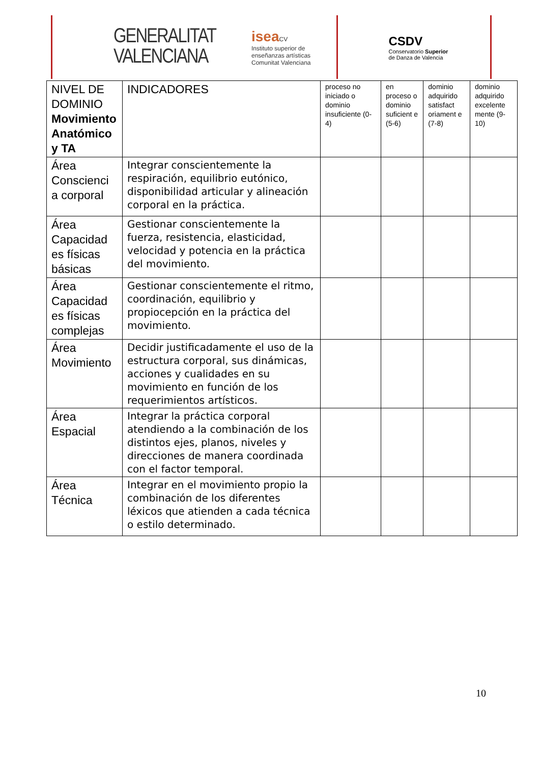GENERALITAT
VALENCIANA
isea CV
Instituto superior de
enseñanzas artísticas
Comunitat Valenciana
CSDV
Conservatorio Superior
de Danza de Valencia
| NIVEL DE DOMINIO Movimiento Anatómico y TA | INDICADORES | proceso no iniciado o dominio insuficiente (0-4) | en proceso o dominio suficient e (5-6) | dominio adquirido satisfact oriament e (7-8) | dominio adquirido excelente mente (9-10) |
| --- | --- | --- | --- | --- | --- |
| Área Conscienci a corporal | Integrar conscientemente la respiración, equilibrio eutónico, disponibilidad articular y alineación corporal en la práctica. | | | | |
| Área Capacidad es físicas básicas | Gestionar conscientemente la fuerza, resistencia, elasticidad, velocidad y potencia en la práctica del movimiento. | | | | |
| Área Capacidad es físicas complejas | Gestionar conscientemente el ritmo, coordinación, equilibrio y propiocepción en la práctica del movimiento. | | | | |
| Área Movimiento | Decidir justificadamente el uso de la estructura corporal, sus dinámicas, acciones y cualidades en su movimiento en función de los requerimientos artísticos. | | | | |
| Área Espacial | Integrar la práctica corporal atendiendo a la combinación de los distintos ejes, planos, niveles y direcciones de manera coordinada con el factor temporal. | | | | |
| Área Técnica | Integrar en el movimiento propio la combinación de los diferentes léxicos que atienden a cada técnica o estilo determinado. | | | | |
10